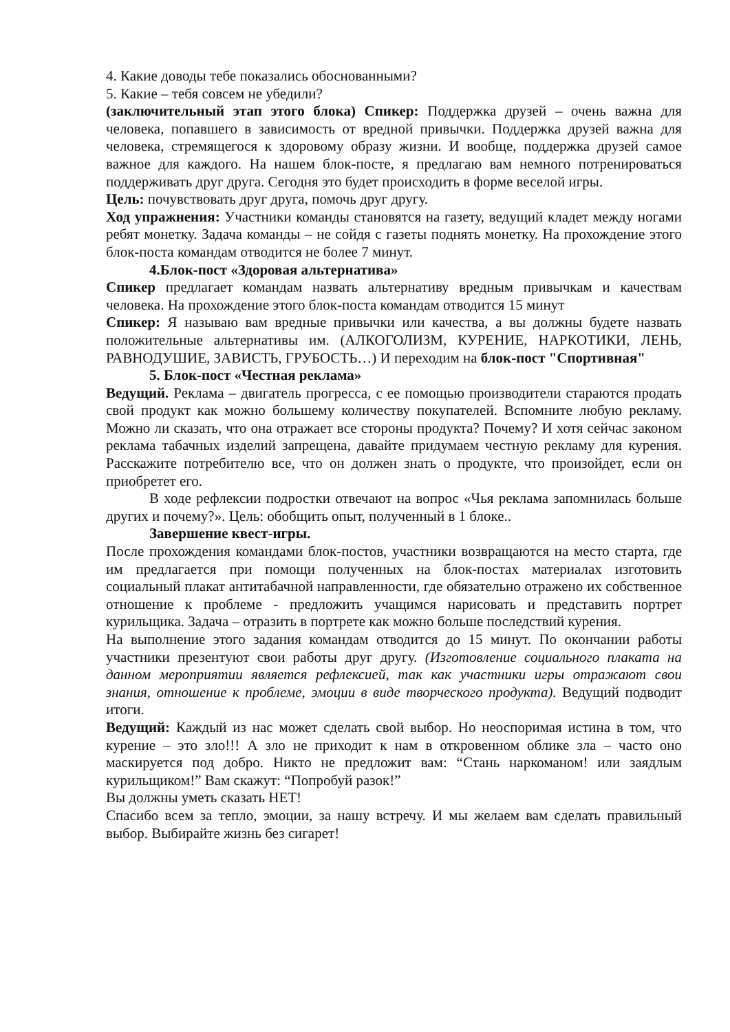4. Какие доводы тебе показались обоснованными?
5. Какие – тебя совсем не убедили?
(заключительный этап этого блока) Спикер: Поддержка друзей – очень важна для человека, попавшего в зависимость от вредной привычки. Поддержка друзей важна для человека, стремящегося к здоровому образу жизни. И вообще, поддержка друзей самое важное для каждого. На нашем блок-посте, я предлагаю вам немного потренироваться поддерживать друг друга. Сегодня это будет происходить в форме веселой игры.
Цель: почувствовать друг друга, помочь друг другу.
Ход упражнения: Участники команды становятся на газету, ведущий кладет между ногами ребят монетку. Задача команды – не сойдя с газеты поднять монетку. На прохождение этого блок-поста командам отводится не более 7 минут.
4.Блок-пост «Здоровая альтернатива»
Спикер предлагает командам назвать альтернативу вредным привычкам и качествам человека. На прохождение этого блок-поста командам отводится 15 минут
Спикер: Я называю вам вредные привычки или качества, а вы должны будете назвать положительные альтернативы им. (АЛКОГОЛИЗМ, КУРЕНИЕ, НАРКОТИКИ, ЛЕНЬ, РАВНОДУШИЕ, ЗАВИСТЬ, ГРУБОСТЬ…) И переходим на блок-пост "Спортивная"
5. Блок-пост «Честная реклама»
Ведущий. Реклама – двигатель прогресса, с ее помощью производители стараются продать свой продукт как можно большему количеству покупателей. Вспомните любую рекламу. Можно ли сказать, что она отражает все стороны продукта? Почему? И хотя сейчас законом реклама табачных изделий запрещена, давайте придумаем честную рекламу для курения. Расскажите потребителю все, что он должен знать о продукте, что произойдет, если он приобретет его.
В ходе рефлексии подростки отвечают на вопрос «Чья реклама запомнилась больше других и почему?». Цель: обобщить опыт, полученный в 1 блоке..
Завершение квест-игры.
После прохождения командами блок-постов, участники возвращаются на место старта, где им предлагается при помощи полученных на блок-постах материалах изготовить социальный плакат антитабачной направленности, где обязательно отражено их собственное отношение к проблеме - предложить учащимся нарисовать и представить портрет курильщика. Задача – отразить в портрете как можно больше последствий курения.
На выполнение этого задания командам отводится до 15 минут. По окончании работы участники презентуют свои работы друг другу. (Изготовление социального плаката на данном мероприятии является рефлексией, так как участники игры отражают свои знания, отношение к проблеме, эмоции в виде творческого продукта). Ведущий подводит итоги.
Ведущий: Каждый из нас может сделать свой выбор. Но неоспоримая истина в том, что курение – это зло!!! А зло не приходит к нам в откровенном облике зла – часто оно маскируется под добро. Никто не предложит вам: “Стань наркоманом! или заядлым курильщиком!” Вам скажут: “Попробуй разок!”
Вы должны уметь сказать НЕТ!
Спасибо всем за тепло, эмоции, за нашу встречу. И мы желаем вам сделать правильный выбор. Выбирайте жизнь без сигарет!